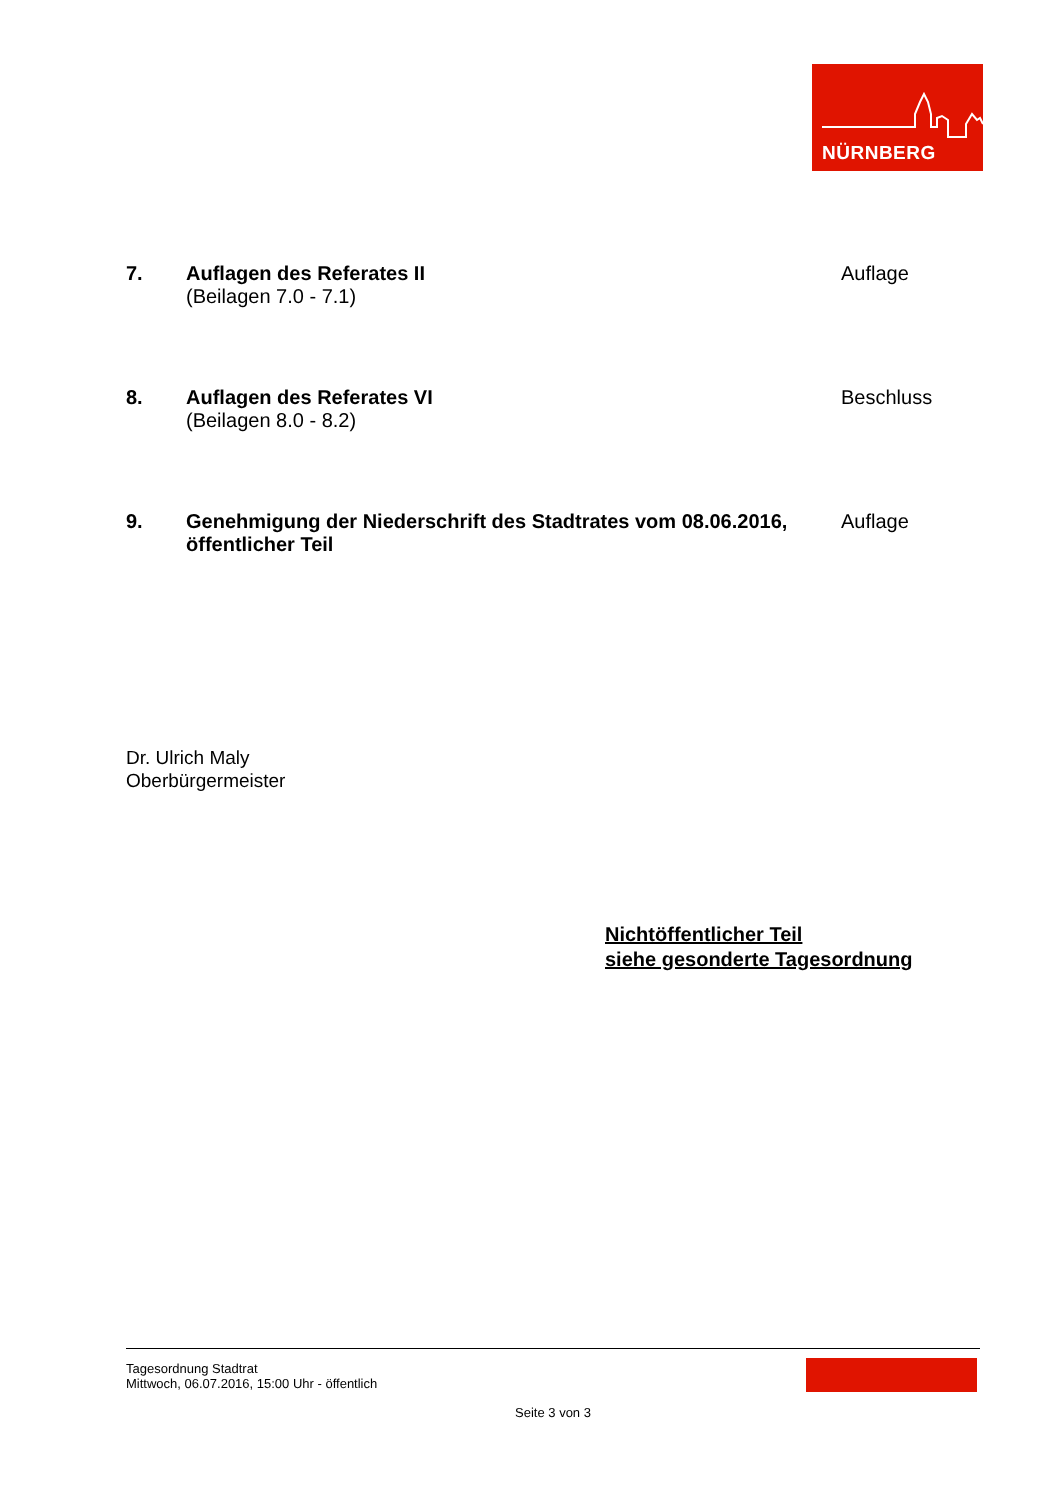NÜRNBERG
7. Auflagen des Referates II
(Beilagen 7.0 - 7.1)
Auflage
8. Auflagen des Referates VI
(Beilagen 8.0 - 8.2)
Beschluss
9. Genehmigung der Niederschrift des Stadtrates vom 08.06.2016, öffentlicher Teil
Auflage
Dr. Ulrich Maly
Oberbürgermeister
Nichtöffentlicher Teil
siehe gesonderte Tagesordnung
Tagesordnung Stadtrat
Mittwoch, 06.07.2016, 15:00 Uhr - öffentlich
Seite 3 von 3